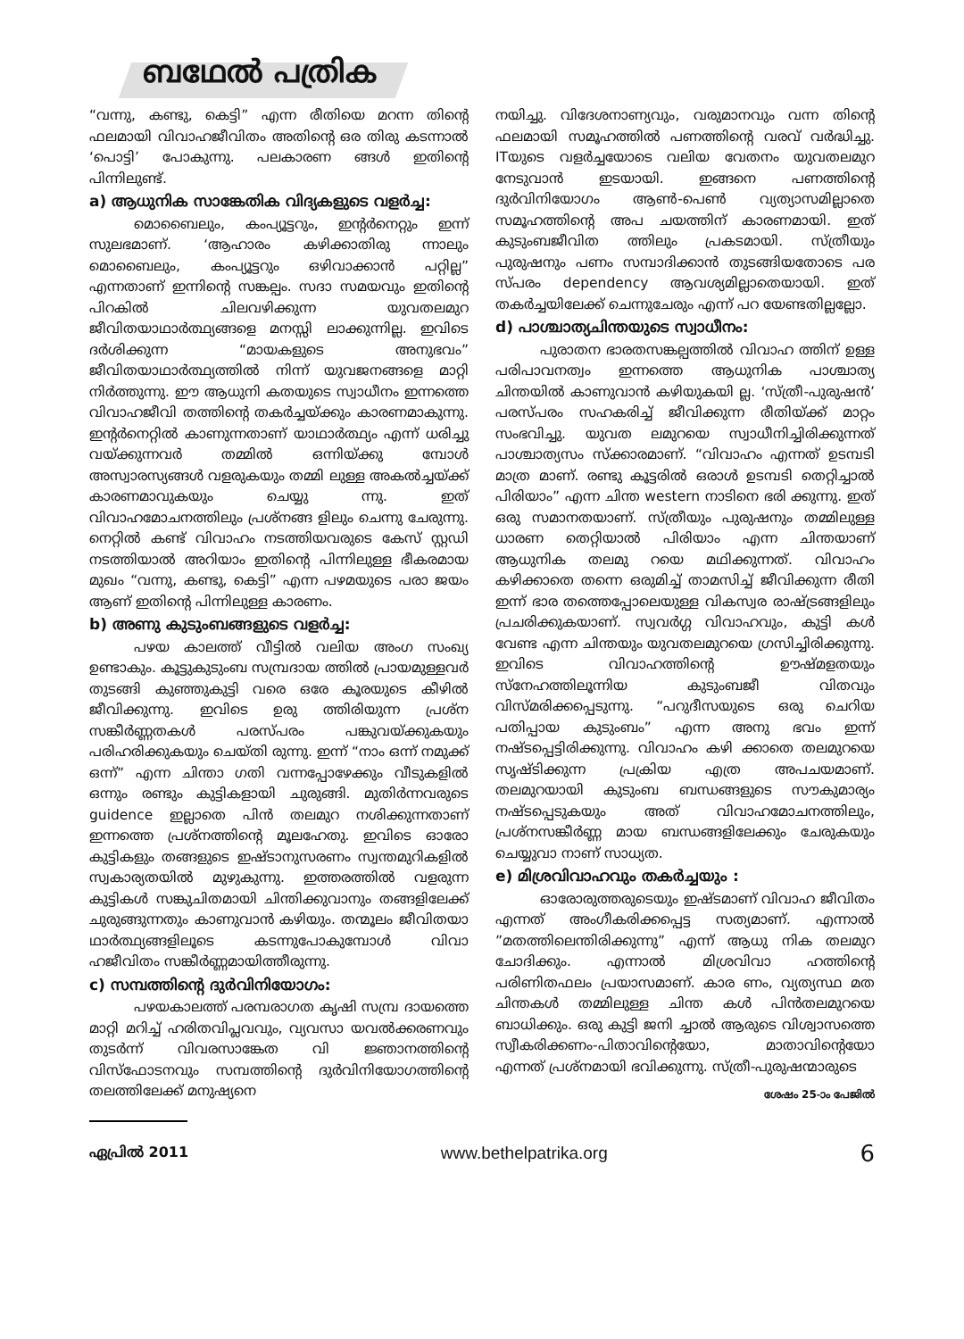ബഥേൽ പത്രിക
“വന്നു, കണ്ടു, കെട്ടി” എന്ന രീതിയെ മറന്ന തിന്റെ ഫലമായി വിവാഹജീവിതം അതിന്റെ ഒര തിരു കടന്നാൽ ‘പൊട്ടി’ പോകുന്നു. പലകാരണ ങ്ങൾ ഇതിന്റെ പിന്നിലുണ്ട്.
a) ആധുനിക സാങ്കേതിക വിദ്യകളുടെ വളർച്ച:
മൊബൈലും, കംപ്യൂട്ടറും, ഇന്റർനെറ്റും ഇന്ന് സുലഭമാണ്. ‘ആഹാരം കഴിക്കാതിരു ന്നാലും മൊബൈലും, കംപ്യൂട്ടറും ഒഴിവാക്കാൻ പറ്റില്ല” എന്നതാണ് ഇന്നിന്റെ സങ്കല്പം. സദാ സമയവും ഇതിന്റെ പിറകിൽ ചിലവഴിക്കുന്ന യുവതലമുറ ജീവിതയാഥാർത്ഥ്യങ്ങളെ മനസ്സി ലാക്കുന്നില്ല. ഇവിടെ ദർശിക്കുന്ന “മായകളുടെ അനുഭവം” ജീവിതയാഥാർത്ഥ്യത്തിൽ നിന്ന് യുവജനങ്ങളെ മാറ്റി നിർത്തുന്നു. ഈ ആധുനി കതയുടെ സ്വാധീനം ഇന്നത്തെ വിവാഹജീവി തത്തിന്റെ തകർച്ചയ്ക്കും കാരണമാകുന്നു. ഇന്റർനെറ്റിൽ കാണുന്നതാണ് യാഥാർത്ഥ്യം എന്ന് ധരിച്ചു വയ്ക്കുന്നവർ തമ്മിൽ ഒന്നിയ്ക്കു മ്പോൾ അസ്വാരസ്യങ്ങൾ വളരുകയും തമ്മി ലുള്ള അകൽച്ചയ്ക്ക് കാരണമാവുകയും ചെയ്യു ന്നു. ഇത് വിവാഹമോചനത്തിലും പ്രശ്നങ്ങ ളിലും ചെന്നു ചേരുന്നു. നെറ്റിൽ കണ്ട് വിവാഹം നടത്തിയവരുടെ കേസ് സ്റ്റഡി നടത്തിയാൽ അറിയാം ഇതിന്റെ പിന്നിലുള്ള ഭീകരമായ മുഖം “വന്നു, കണ്ടു, കെട്ടി” എന്ന പഴമയുടെ പരാ ജയം ആണ് ഇതിന്റെ പിന്നിലുള്ള കാരണം.
b) അണു കുടുംബങ്ങളുടെ വളർച്ച:
പഴയ കാലത്ത് വീട്ടിൽ വലിയ അംഗ സംഖ്യ ഉണ്ടാകും. കൂട്ടുകുടുംബ സമ്പ്രദായ ത്തിൽ പ്രായമുള്ളവർ തുടങ്ങി കുഞ്ഞുകുട്ടി വരെ ഒരേ കൂരയുടെ കീഴിൽ ജീവിക്കുന്നു. ഇവിടെ ഉരു ത്തിരിയുന്ന പ്രശ്ന സങ്കീർണ്ണതകൾ പരസ്പരം പങ്കുവയ്ക്കുകയും പരിഹരിക്കുകയും ചെയ്തി രുന്നു. ഇന്ന് “നാം ഒന്ന് നമുക്ക് ഒന്ന്” എന്ന ചിന്താ ഗതി വന്നപ്പോഴേക്കും വീടുകളിൽ ഒന്നും രണ്ടും കുട്ടികളായി ചുരുങ്ങി. മുതിർന്നവരുടെ guidence ഇല്ലാതെ പിൻ തലമുറ നശിക്കുന്നതാണ് ഇന്നത്തെ പ്രശ്നത്തിന്റെ മൂലഹേതു. ഇവിടെ ഓരോ കുട്ടികളും തങ്ങളുടെ ഇഷ്ടാനുസരണം സ്വന്തമുറികളിൽ സ്വകാര്യതയിൽ മുഴുകുന്നു. ഇത്തരത്തിൽ വളരുന്ന കുട്ടികൾ സങ്കുചിതമായി ചിന്തിക്കുവാനും തങ്ങളിലേക്ക് ചുരുങ്ങുന്നതും കാണുവാൻ കഴിയും. തന്മൂലം ജീവിതയാ ഥാർത്ഥ്യങ്ങളിലൂടെ കടന്നുപോകുമ്പോൾ വിവാ ഹജീവിതം സങ്കീർണ്ണമായിത്തീരുന്നു.
c) സമ്പത്തിന്റെ ദുർവിനിയോഗം:
പഴയകാലത്ത് പരമ്പരാഗത കൃഷി സമ്പ്ര ദായത്തെ മാറ്റി മറിച്ച് ഹരിതവിപ്ലവവും, വ്യവസാ യവൽക്കരണവും തുടർന്ന് വിവരസാങ്കേത വി ജ്ഞാനത്തിന്റെ വിസ്ഫോടനവും സമ്പത്തിന്റെ ദുർവിനിയോഗത്തിന്റെ തലത്തിലേക്ക് മനുഷ്യനെ
നയിച്ചു. വിദേശനാണ്യവും, വരുമാനവും വന്ന തിന്റെ ഫലമായി സമൂഹത്തിൽ പണത്തിന്റെ വരവ് വർദ്ധിച്ചു. ITയുടെ വളർച്ചയോടെ വലിയ വേതനം യുവതലമുറ നേടുവാൻ ഇടയായി. ഇങ്ങനെ പണത്തിന്റെ ദുർവിനിയോഗം ആൺ-പെൺ വ്യത്യാസമില്ലാതെ സമൂഹത്തിന്റെ അപ ചയത്തിന് കാരണമായി. ഇത് കുടുംബജീവിത ത്തിലും പ്രകടമായി. സ്ത്രീയും പുരുഷനും പണം സമ്പാദിക്കാൻ തുടങ്ങിയതോടെ പര സ്പരം dependency ആവശ്യമില്ലാതെയായി. ഇത് തകർച്ചയിലേക്ക് ചെന്നുചേരും എന്ന് പറ യേണ്ടതില്ലല്ലോ.
d) പാശ്ചാത്യചിന്തയുടെ സ്വാധീനം:
പുരാതന ഭാരതസങ്കല്പത്തിൽ വിവാഹ ത്തിന് ഉള്ള പരിപാവനത്വം ഇന്നത്തെ ആധുനിക പാശ്ചാത്യ ചിന്തയിൽ കാണുവാൻ കഴിയുകയി ല്ല. ‘സ്ത്രീ-പുരുഷൻ’ പരസ്പരം സഹകരിച്ച് ജീവിക്കുന്ന രീതിയ്ക്ക് മാറ്റം സംഭവിച്ചു. യുവത ലമുറയെ സ്വാധീനിച്ചിരിക്കുന്നത് പാശ്ചാത്യസം സ്ക്കാരമാണ്. “വിവാഹം എന്നത് ഉടമ്പടി മാത്ര മാണ്. രണ്ടു കൂട്ടരിൽ ഒരാൾ ഉടമ്പടി തെറ്റിച്ചാൽ പിരിയാം” എന്ന ചിന്ത western നാടിനെ ഭരി ക്കുന്നു. ഇത് ഒരു സമാനതയാണ്. സ്ത്രീയും പുരുഷനും തമ്മിലുള്ള ധാരണ തെറ്റിയാൽ പിരിയാം എന്ന ചിന്തയാണ് ആധുനിക തലമു റയെ മഥിക്കുന്നത്. വിവാഹം കഴിക്കാതെ തന്നെ ഒരുമിച്ച് താമസിച്ച് ജീവിക്കുന്ന രീതി ഇന്ന് ഭാര തത്തെപ്പോലെയുള്ള വികസ്വര രാഷ്ട്രങ്ങളിലും പ്രചരിക്കുകയാണ്. സ്വവർഗ്ഗ വിവാഹവും, കുട്ടി കൾ വേണ്ട എന്ന ചിന്തയും യുവതലമുറയെ ഗ്രസിച്ചിരിക്കുന്നു. ഇവിടെ വിവാഹത്തിന്റെ ഊഷ്മളതയും സ്നേഹത്തിലൂന്നിയ കുടുംബജീ വിതവും വിസ്മരിക്കപ്പെടുന്നു. “പറുദീസയുടെ ഒരു ചെറിയ പതിപ്പായ കുടുംബം” എന്ന അനു ഭവം ഇന്ന് നഷ്ടപ്പെട്ടിരിക്കുന്നു. വിവാഹം കഴി ക്കാതെ തലമുറയെ സൃഷ്ടിക്കുന്ന പ്രക്രിയ എത്ര അപചയമാണ്. തലമുറയായി കുടുംബ ബന്ധങ്ങളുടെ സൗകുമാര്യം നഷ്ടപ്പെടുകയും അത് വിവാഹമോചനത്തിലും, പ്രശ്നസങ്കീർണ്ണ മായ ബന്ധങ്ങളിലേക്കും ചേരുകയും ചെയ്യുവാ നാണ് സാധ്യത.
e) മിശ്രവിവാഹവും തകർച്ചയും :
ഓരോരുത്തരുടെയും ഇഷ്ടമാണ് വിവാഹ ജീവിതം എന്നത് അംഗീകരിക്കപ്പെട്ട സത്യമാണ്. എന്നാൽ ”മതത്തിലെന്തിരിക്കുന്നു” എന്ന് ആധു നിക തലമുറ ചോദിക്കും. എന്നാൽ മിശ്രവിവാ ഹത്തിന്റെ പരിണിതഫലം പ്രയാസമാണ്. കാര ണം, വ്യത്യസ്ഥ മത ചിന്തകൾ തമ്മിലുള്ള ചിന്ത കൾ പിൻതലമുറയെ ബാധിക്കും. ഒരു കുട്ടി ജനി ച്ചാൽ ആരുടെ വിശ്വാസത്തെ സ്വീകരിക്കണം-പിതാവിന്റെയോ, മാതാവിന്റെയോ എന്നത് പ്രശ്നമായി ഭവിക്കുന്നു. സ്ത്രീ-പുരുഷന്മാരുടെ
ശേഷം 25-ാം പേജിൽ
ഏപ്രിൽ 2011 www.bethelpatrika.org 6